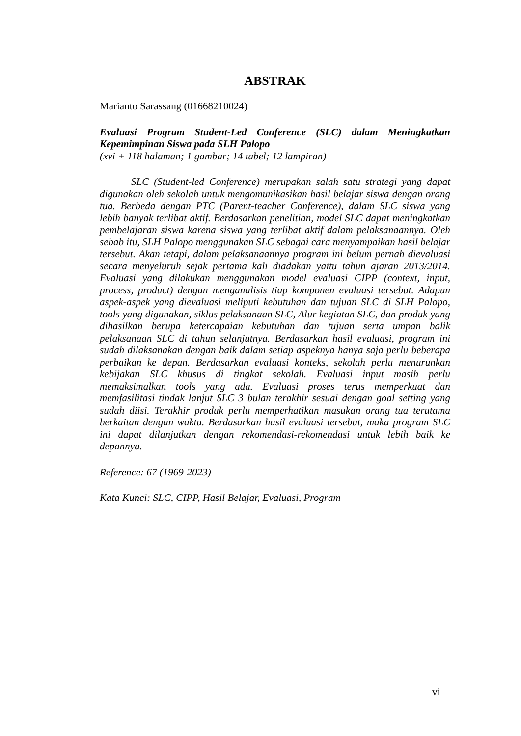ABSTRAK
Marianto Sarassang (01668210024)
Evaluasi Program Student-Led Conference (SLC) dalam Meningkatkan Kepemimpinan Siswa pada SLH Palopo
(xvi + 118 halaman; 1 gambar; 14 tabel; 12 lampiran)
SLC (Student-led Conference) merupakan salah satu strategi yang dapat digunakan oleh sekolah untuk mengomunikasikan hasil belajar siswa dengan orang tua. Berbeda dengan PTC (Parent-teacher Conference), dalam SLC siswa yang lebih banyak terlibat aktif. Berdasarkan penelitian, model SLC dapat meningkatkan pembelajaran siswa karena siswa yang terlibat aktif dalam pelaksanaannya. Oleh sebab itu, SLH Palopo menggunakan SLC sebagai cara menyampaikan hasil belajar tersebut. Akan tetapi, dalam pelaksanaannya program ini belum pernah dievaluasi secara menyeluruh sejak pertama kali diadakan yaitu tahun ajaran 2013/2014. Evaluasi yang dilakukan menggunakan model evaluasi CIPP (context, input, process, product) dengan menganalisis tiap komponen evaluasi tersebut. Adapun aspek-aspek yang dievaluasi meliputi kebutuhan dan tujuan SLC di SLH Palopo, tools yang digunakan, siklus pelaksanaan SLC, Alur kegiatan SLC, dan produk yang dihasilkan berupa ketercapaian kebutuhan dan tujuan serta umpan balik pelaksanaan SLC di tahun selanjutnya. Berdasarkan hasil evaluasi, program ini sudah dilaksanakan dengan baik dalam setiap aspeknya hanya saja perlu beberapa perbaikan ke depan. Berdasarkan evaluasi konteks, sekolah perlu menurunkan kebijakan SLC khusus di tingkat sekolah. Evaluasi input masih perlu memaksimalkan tools yang ada. Evaluasi proses terus memperkuat dan memfasilitasi tindak lanjut SLC 3 bulan terakhir sesuai dengan goal setting yang sudah diisi. Terakhir produk perlu memperhatikan masukan orang tua terutama berkaitan dengan waktu. Berdasarkan hasil evaluasi tersebut, maka program SLC ini dapat dilanjutkan dengan rekomendasi-rekomendasi untuk lebih baik ke depannya.
Reference: 67 (1969-2023)
Kata Kunci: SLC, CIPP, Hasil Belajar, Evaluasi, Program
vi